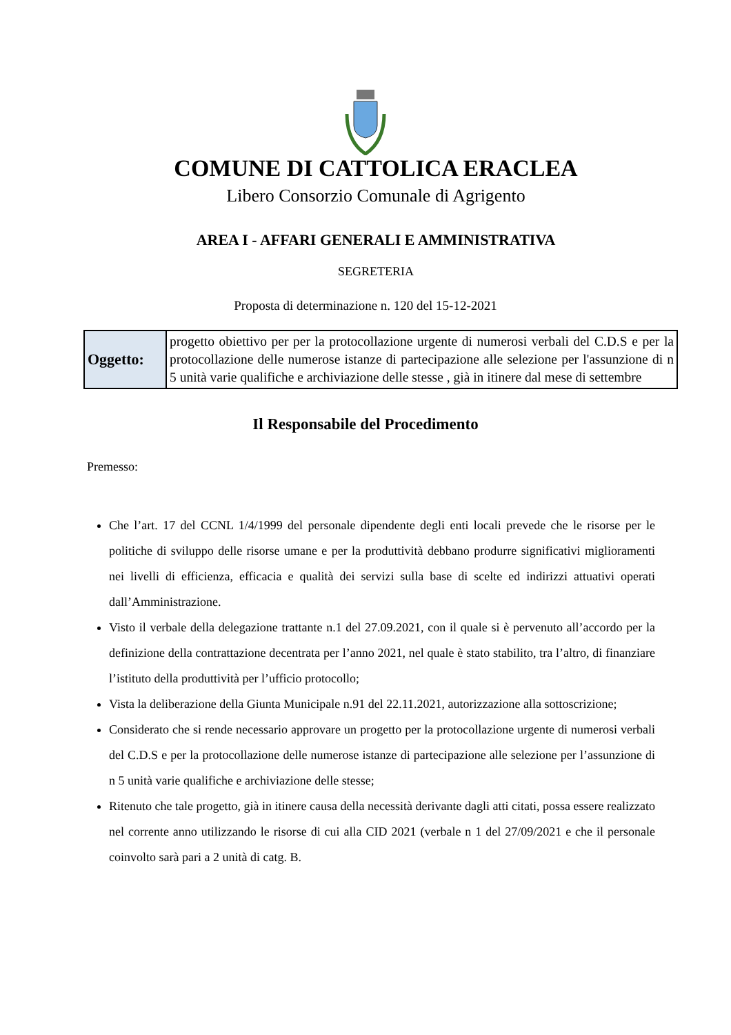COMUNE DI CATTOLICA ERACLEA
Libero Consorzio Comunale di Agrigento
AREA I - AFFARI GENERALI E AMMINISTRATIVA
SEGRETERIA
Proposta di determinazione n. 120 del 15-12-2021
| Oggetto: | progetto obiettivo per per la protocollazione urgente di numerosi verbali del C.D.S e per la protocollazione delle numerose istanze di partecipazione alle selezione per l'assunzione di n 5 unità varie qualifiche e archiviazione delle stesse , già in itinere dal mese di settembre |
Il Responsabile del Procedimento
Premesso:
Che l’art. 17 del CCNL 1/4/1999 del personale dipendente degli enti locali prevede che le risorse per le politiche di sviluppo delle risorse umane e per la produttività debbano produrre significativi miglioramenti nei livelli di efficienza, efficacia e qualità dei servizi sulla base di scelte ed indirizzi attuativi operati dall’Amministrazione.
Visto il verbale della delegazione trattante n.1 del 27.09.2021, con il quale si è pervenuto all’accordo per la definizione della contrattazione decentrata per l’anno 2021, nel quale è stato stabilito, tra l’altro, di finanziare l’istituto della produttività per l’ufficio protocollo;
Vista la deliberazione della Giunta Municipale n.91 del 22.11.2021, autorizzazione alla sottoscrizione;
Considerato che si rende necessario approvare un progetto per la protocollazione urgente di numerosi verbali del C.D.S e per la protocollazione delle numerose istanze di partecipazione alle selezione per l’assunzione di n 5 unità varie qualifiche e archiviazione delle stesse;
Ritenuto che tale progetto, già in itinere causa della necessità derivante dagli atti citati, possa essere realizzato nel corrente anno utilizzando le risorse di cui alla CID 2021 (verbale n 1 del 27/09/2021 e che il personale coinvolto sarà pari a 2 unità di catg. B.